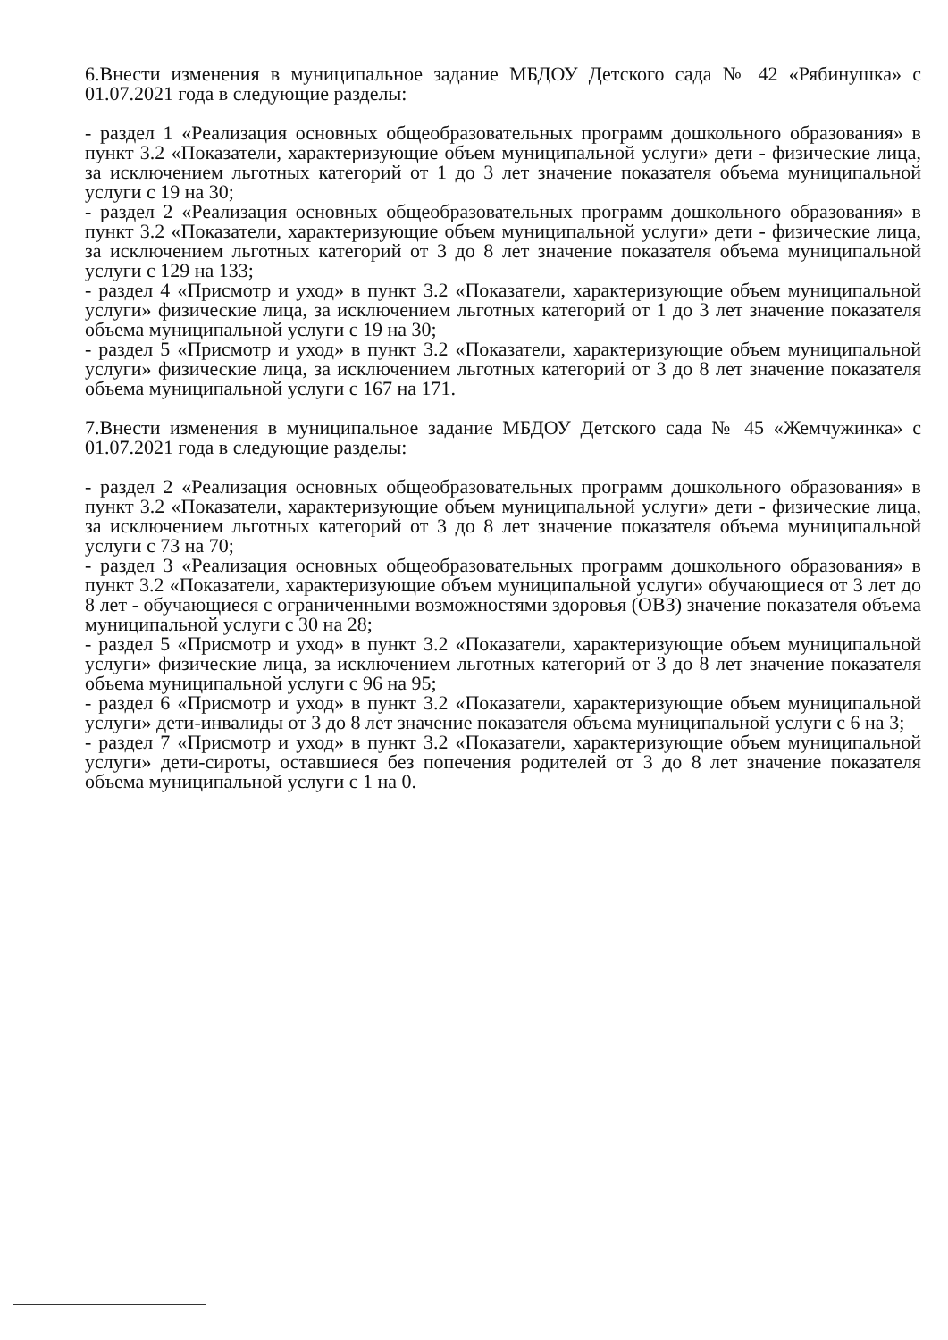6.Внести изменения в муниципальное задание МБДОУ Детского сада № 42 «Рябинушка» с 01.07.2021 года в следующие разделы:
- раздел 1 «Реализация основных общеобразовательных программ дошкольного образования» в пункт 3.2 «Показатели, характеризующие объем муниципальной услуги» дети - физические лица, за исключением льготных категорий от 1 до 3 лет значение показателя объема муниципальной услуги с 19 на 30;
- раздел 2 «Реализация основных общеобразовательных программ дошкольного образования» в пункт 3.2 «Показатели, характеризующие объем муниципальной услуги» дети - физические лица, за исключением льготных категорий от 3 до 8 лет значение показателя объема муниципальной услуги с 129 на 133;
- раздел 4 «Присмотр и уход» в пункт 3.2 «Показатели, характеризующие объем муниципальной услуги» физические лица, за исключением льготных категорий от 1 до 3 лет значение показателя объема муниципальной услуги с 19 на 30;
- раздел 5 «Присмотр и уход» в пункт 3.2 «Показатели, характеризующие объем муниципальной услуги» физические лица, за исключением льготных категорий от 3 до 8 лет значение показателя объема муниципальной услуги с 167 на 171.
7.Внести изменения в муниципальное задание МБДОУ Детского сада № 45 «Жемчужинка» с 01.07.2021 года в следующие разделы:
- раздел 2 «Реализация основных общеобразовательных программ дошкольного образования» в пункт 3.2 «Показатели, характеризующие объем муниципальной услуги» дети - физические лица, за исключением льготных категорий от 3 до 8 лет значение показателя объема муниципальной услуги с 73 на 70;
- раздел 3 «Реализация основных общеобразовательных программ дошкольного образования» в пункт 3.2 «Показатели, характеризующие объем муниципальной услуги» обучающиеся от 3 лет до 8 лет - обучающиеся с ограниченными возможностями здоровья (ОВЗ) значение показателя объема муниципальной услуги с 30 на 28;
- раздел 5 «Присмотр и уход» в пункт 3.2 «Показатели, характеризующие объем муниципальной услуги» физические лица, за исключением льготных категорий от 3 до 8 лет значение показателя объема муниципальной услуги с 96 на 95;
- раздел 6 «Присмотр и уход» в пункт 3.2 «Показатели, характеризующие объем муниципальной услуги» дети-инвалиды от 3 до 8 лет значение показателя объема муниципальной услуги с 6 на 3;
- раздел 7 «Присмотр и уход» в пункт 3.2 «Показатели, характеризующие объем муниципальной услуги» дети-сироты, оставшиеся без попечения родителей от 3 до 8 лет значение показателя объема муниципальной услуги с 1 на 0.